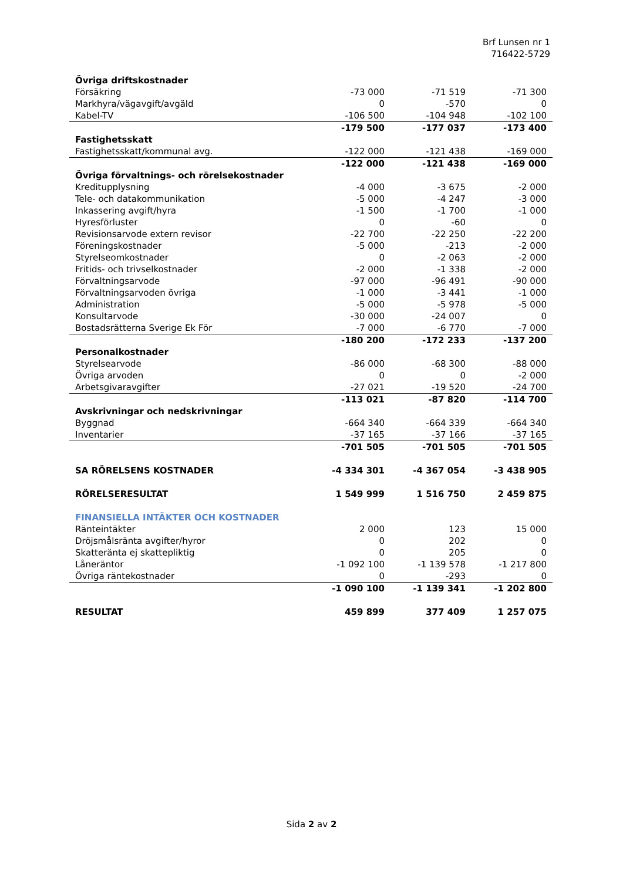Brf Lunsen nr 1
716422-5729
| Övriga driftskostnader | | | |
| Försäkring | -73 000 | -71 519 | -71 300 |
| Markhyra/vägavgift/avgäld | 0 | -570 | 0 |
| Kabel-TV | -106 500 | -104 948 | -102 100 |
| | -179 500 | -177 037 | -173 400 |
| Fastighetsskatt | | | |
| Fastighetsskatt/kommunal avg. | -122 000 | -121 438 | -169 000 |
| | -122 000 | -121 438 | -169 000 |
| Övriga förvaltnings- och rörelsekostnader | | | |
| Kreditupplysning | -4 000 | -3 675 | -2 000 |
| Tele- och datakommunikation | -5 000 | -4 247 | -3 000 |
| Inkassering avgift/hyra | -1 500 | -1 700 | -1 000 |
| Hyresförluster | 0 | -60 | 0 |
| Revisionsarvode extern revisor | -22 700 | -22 250 | -22 200 |
| Föreningskostnader | -5 000 | -213 | -2 000 |
| Styrelseomkostnader | 0 | -2 063 | -2 000 |
| Fritids- och trivselkostnader | -2 000 | -1 338 | -2 000 |
| Förvaltningsarvode | -97 000 | -96 491 | -90 000 |
| Förvaltningsarvoden övriga | -1 000 | -3 441 | -1 000 |
| Administration | -5 000 | -5 978 | -5 000 |
| Konsultarvode | -30 000 | -24 007 | 0 |
| Bostadsrätterna Sverige Ek För | -7 000 | -6 770 | -7 000 |
| | -180 200 | -172 233 | -137 200 |
| Personalkostnader | | | |
| Styrelsearvode | -86 000 | -68 300 | -88 000 |
| Övriga arvoden | 0 | 0 | -2 000 |
| Arbetsgivaravgifter | -27 021 | -19 520 | -24 700 |
| | -113 021 | -87 820 | -114 700 |
| Avskrivningar och nedskrivningar | | | |
| Byggnad | -664 340 | -664 339 | -664 340 |
| Inventarier | -37 165 | -37 166 | -37 165 |
| | -701 505 | -701 505 | -701 505 |
| SA RÖRELSENS KOSTNADER | -4 334 301 | -4 367 054 | -3 438 905 |
| RÖRELSERESULTAT | 1 549 999 | 1 516 750 | 2 459 875 |
| FINANSIELLA INTÄKTER OCH KOSTNADER | | | |
| Ränteintäkter | 2 000 | 123 | 15 000 |
| Dröjsmålsränta avgifter/hyror | 0 | 202 | 0 |
| Skatteränta ej skattepliktig | 0 | 205 | 0 |
| Låneräntor | -1 092 100 | -1 139 578 | -1 217 800 |
| Övriga räntekostnader | 0 | -293 | 0 |
| | -1 090 100 | -1 139 341 | -1 202 800 |
| RESULTAT | 459 899 | 377 409 | 1 257 075 |
Sida 2 av 2